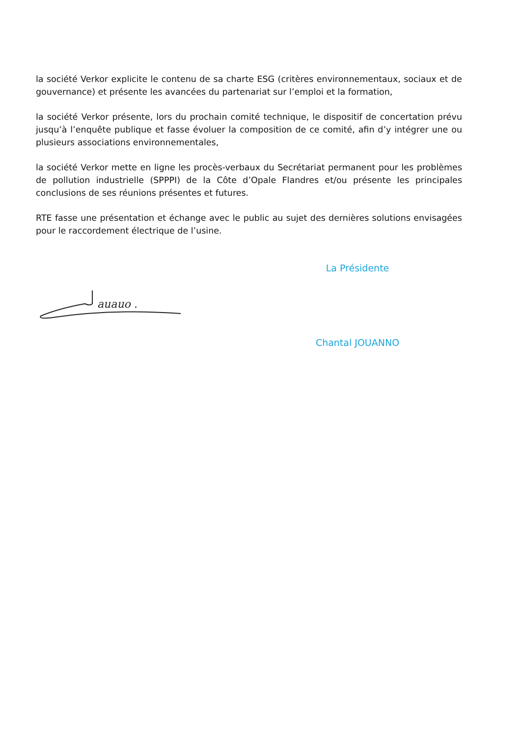la société Verkor explicite le contenu de sa charte ESG (critères environnementaux, sociaux et de gouvernance) et présente les avancées du partenariat sur l’emploi et la formation,
la société Verkor présente, lors du prochain comité technique, le dispositif de concertation prévu jusqu’à l’enquête publique et fasse évoluer la composition de ce comité, afin d’y intégrer une ou plusieurs associations environnementales,
la société Verkor mette en ligne les procès-verbaux du Secrétariat permanent pour les problèmes de pollution industrielle (SPPPI) de la Côte d’Opale Flandres et/ou présente les principales conclusions de ses réunions présentes et futures.
RTE fasse une présentation et échange avec le public au sujet des dernières solutions envisagées pour le raccordement électrique de l’usine.
La Présidente
auauo .
Chantal JOUANNO